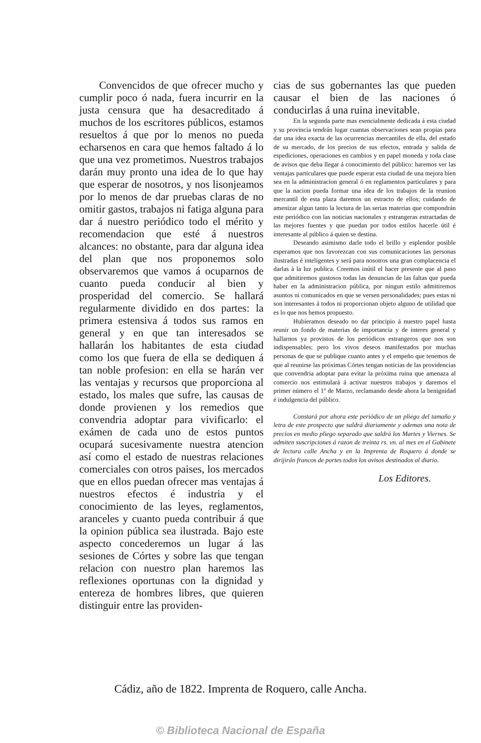Convencidos de que ofrecer mucho y cumplir poco ó nada, fuera incurrir en la justa censura que ha desacreditado á muchos de los escritores públicos, estamos resueltos á que por lo menos no pueda echarsenos en cara que hemos faltado á lo que una vez prometimos. Nuestros trabajos darán muy pronto una idea de lo que hay que esperar de nosotros, y nos lisonjeamos por lo menos de dar pruebas claras de no omitir gastos, trabajos ni fatiga alguna para dar á nuestro periódico todo el mérito y recomendacion que esté á nuestros alcances: no obstante, para dar alguna idea del plan que nos proponemos solo observaremos que vamos á ocuparnos de cuanto pueda conducir al bien y prosperidad del comercio. Se hallará regularmente dividido en dos partes: la primera estensiva á todos sus ramos en general y en que tan interesados se hallarán los habitantes de esta ciudad como los que fuera de ella se dediquen á tan noble profesion: en ella se harán ver las ventajas y recursos que proporciona al estado, los males que sufre, las causas de donde provienen y los remedios que convendria adoptar para vivificarlo: el exámen de cada uno de estos puntos ocupará sucesivamente nuestra atencion así como el estado de nuestras relaciones comerciales con otros paises, los mercados que en ellos puedan ofrecer mas ventajas á nuestros efectos é industria y el conocimiento de las leyes, reglamentos, aranceles y cuanto pueda contribuir á que la opinion pública sea ilustrada. Bajo este aspecto concederemos un lugar á las sesiones de Córtes y sobre las que tengan relacion con nuestro plan haremos las reflexiones oportunas con la dignidad y entereza de hombres libres, que quieren distinguir entre las providen-
cias de sus gobernantes las que pueden causar el bien de las naciones ó conducirlas á una ruina inevitable.
En la segunda parte mas esencialmente dedicada á esta ciudad y su provincia tendrán lugar cuantas observaciones sean propias para dar una idea exacta de las ocurrencias mercantiles de ella, del estado de su mercado, de los precios de sus efectos, entrada y salida de espediciones, operaciones en cambios y en papel moneda y toda clase de avisos que deba llegar á conocimiento del público: haremos ver las ventajas particulares que puede esperar esta ciudad de una mejora bien sea en la administracion general ó en reglamentos particulares y para que la nacion pueda formar una idea de los trabajos de la reunion mercantil de esta plaza daremos un estracto de ellos; cuidando de amenizar algun tanto la lectura de las serias materias que compondrán este periódico con las noticias nacionales y estrangeras estractadas de las mejores fuentes y que puedan por todos estilos hacerle útil é interesante al público á quien se destina.
Deseando asimismo darle todo el brillo y esplendor posible esperamos que nos favorezcan con sus comunicaciones las personas ilustradas é inteligentes y será para nosotros una gran complacencia el darlas á la luz publica. Creemos inútil el hacer presente que al paso que admitiremos gustosos todas las denuncias de las faltas que pueda haber en la administracion pública, por ningun estilo admitiremos asuntos ni comunicados en que se versen personalidades; pues estas ni son interesantes á todos ni proporcionan objeto alguno de utilidad que es lo que nos hemos propuesto.
Hubieramos deseado no dar principio á nuestro papel hasta reunir un fondo de materias de importancia y de interes general y hallarnos ya provistos de los periódicos estrangeros que nos son indispensables; pero los vivos deseos manifestados por muchas personas de que se publique cuanto antes y el empeño que tenemos de que al reunirse las próximas Córtes tengan noticias de las providencias que convendria adoptar para evitar la próxima ruina que amenaza al comercio nos estimulará á activar nuestros trabajos y daremos el primer número el 1º de Marzo, reclamando desde ahora la benignidad é indulgencia del público.
Constará por ahora este periódico de un pliego del tamaño y letra de este prospecto que saldrá diariamente y ademas una nota de precios en medio pliego separado que saldrá los Martes y Viernes. Se admiten suscripciones á razon de treinta rs. vn. al mes en el Gabinete de lectura calle Ancha y en la Imprenta de Roquero á donde se dirijirán francos de portes todos los avisos destinados al diario.
Los Editores.
Cádiz, año de 1822. Imprenta de Roquero, calle Ancha.
© Biblioteca Nacional de España